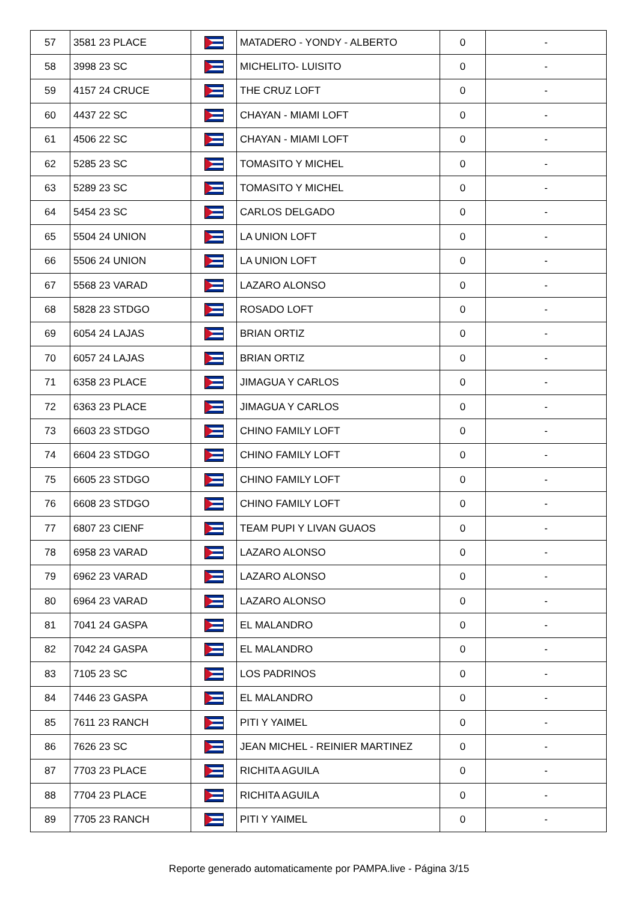| 57 | 3581 23 PLACE | | MATADERO - YONDY - ALBERTO | 0 | - |
| 58 | 3998 23 SC | | MICHELITO- LUISITO | 0 | - |
| 59 | 4157 24 CRUCE | | THE CRUZ LOFT | 0 | - |
| 60 | 4437 22 SC | | CHAYAN - MIAMI LOFT | 0 | - |
| 61 | 4506 22 SC | | CHAYAN - MIAMI LOFT | 0 | - |
| 62 | 5285 23 SC | | TOMASITO Y MICHEL | 0 | - |
| 63 | 5289 23 SC | | TOMASITO Y MICHEL | 0 | - |
| 64 | 5454 23 SC | | CARLOS DELGADO | 0 | - |
| 65 | 5504 24 UNION | | LA UNION LOFT | 0 | - |
| 66 | 5506 24 UNION | | LA UNION LOFT | 0 | - |
| 67 | 5568 23 VARAD | | LAZARO ALONSO | 0 | - |
| 68 | 5828 23 STDGO | | ROSADO LOFT | 0 | - |
| 69 | 6054 24 LAJAS | | BRIAN ORTIZ | 0 | - |
| 70 | 6057 24 LAJAS | | BRIAN ORTIZ | 0 | - |
| 71 | 6358 23 PLACE | | JIMAGUA Y CARLOS | 0 | - |
| 72 | 6363 23 PLACE | | JIMAGUA Y CARLOS | 0 | - |
| 73 | 6603 23 STDGO | | CHINO FAMILY LOFT | 0 | - |
| 74 | 6604 23 STDGO | | CHINO FAMILY LOFT | 0 | - |
| 75 | 6605 23 STDGO | | CHINO FAMILY LOFT | 0 | - |
| 76 | 6608 23 STDGO | | CHINO FAMILY LOFT | 0 | - |
| 77 | 6807 23 CIENF | | TEAM PUPI Y LIVAN GUAOS | 0 | - |
| 78 | 6958 23 VARAD | | LAZARO ALONSO | 0 | - |
| 79 | 6962 23 VARAD | | LAZARO ALONSO | 0 | - |
| 80 | 6964 23 VARAD | | LAZARO ALONSO | 0 | - |
| 81 | 7041 24 GASPA | | EL MALANDRO | 0 | - |
| 82 | 7042 24 GASPA | | EL MALANDRO | 0 | - |
| 83 | 7105 23 SC | | LOS PADRINOS | 0 | - |
| 84 | 7446 23 GASPA | | EL MALANDRO | 0 | - |
| 85 | 7611 23 RANCH | | PITI Y YAIMEL | 0 | - |
| 86 | 7626 23 SC | | JEAN MICHEL - REINIER MARTINEZ | 0 | - |
| 87 | 7703 23 PLACE | | RICHITA AGUILA | 0 | - |
| 88 | 7704 23 PLACE | | RICHITA AGUILA | 0 | - |
| 89 | 7705 23 RANCH | | PITI Y YAIMEL | 0 | - |
Reporte generado automaticamente por PAMPA.live - Página 3/15